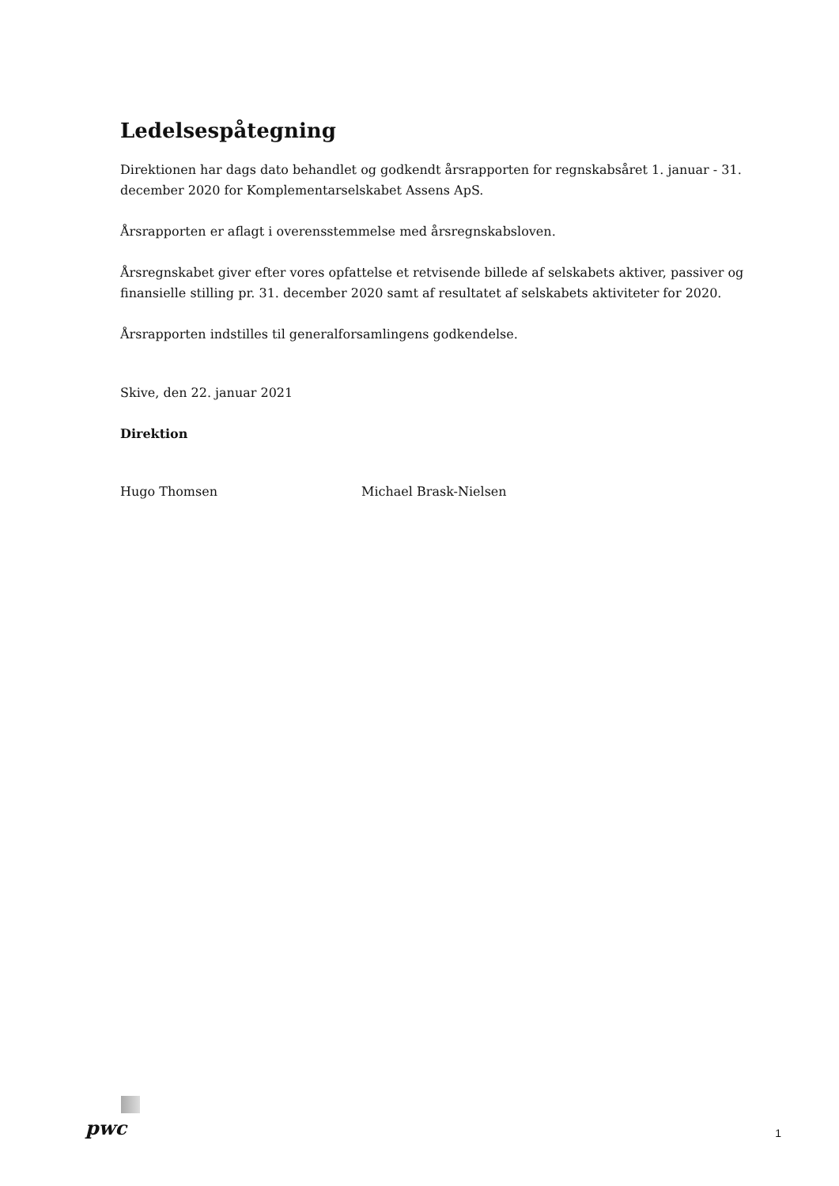Ledelsespåtegning
Direktionen har dags dato behandlet og godkendt årsrapporten for regnskabsåret 1. januar - 31. december 2020 for Komplementarselskabet Assens ApS.
Årsrapporten er aflagt i overensstemmelse med årsregnskabsloven.
Årsregnskabet giver efter vores opfattelse et retvisende billede af selskabets aktiver, passiver og finansielle stilling pr. 31. december 2020 samt af resultatet af selskabets aktiviteter for 2020.
Årsrapporten indstilles til generalforsamlingens godkendelse.
Skive, den 22. januar 2021
Direktion
Hugo Thomsen Michael Brask-Nielsen
pwc
1